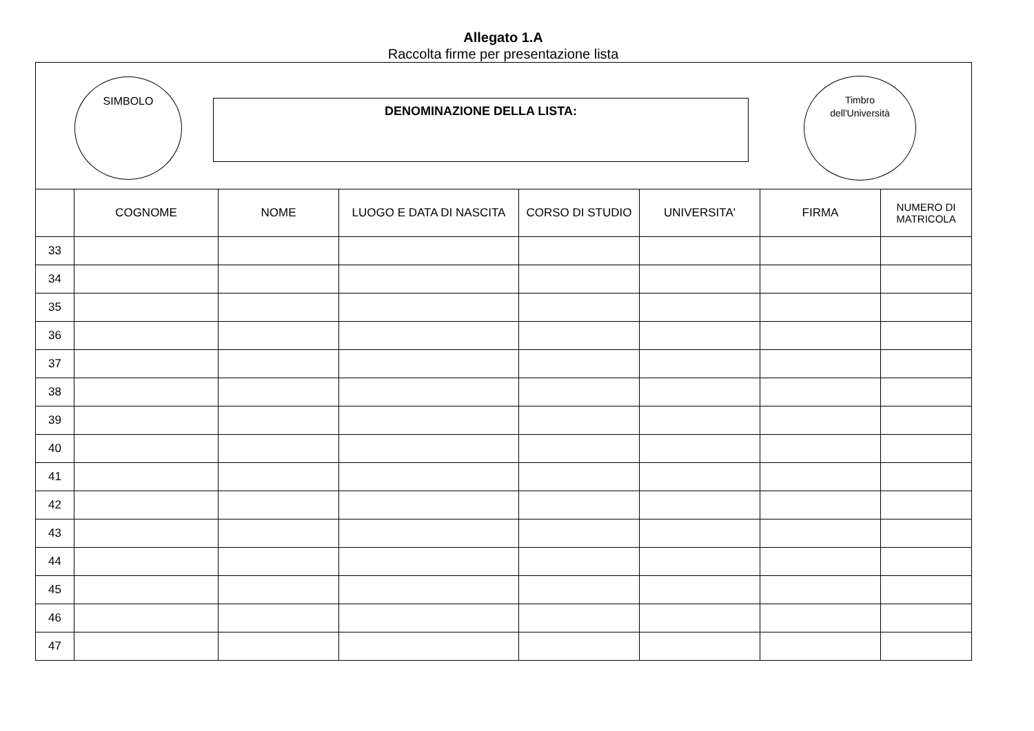Allegato 1.A
Raccolta firme per presentazione lista
SIMBOLO
DENOMINAZIONE DELLA LISTA:
Timbro
dell'Università
| | COGNOME | NOME | LUOGO E DATA DI NASCITA | CORSO DI STUDIO | UNIVERSITA' | FIRMA | NUMERO DI MATRICOLA |
| --- | --- | --- | --- | --- | --- | --- | --- |
| 33 | | | | | | | |
| 34 | | | | | | | |
| 35 | | | | | | | |
| 36 | | | | | | | |
| 37 | | | | | | | |
| 38 | | | | | | | |
| 39 | | | | | | | |
| 40 | | | | | | | |
| 41 | | | | | | | |
| 42 | | | | | | | |
| 43 | | | | | | | |
| 44 | | | | | | | |
| 45 | | | | | | | |
| 46 | | | | | | | |
| 47 | | | | | | | |